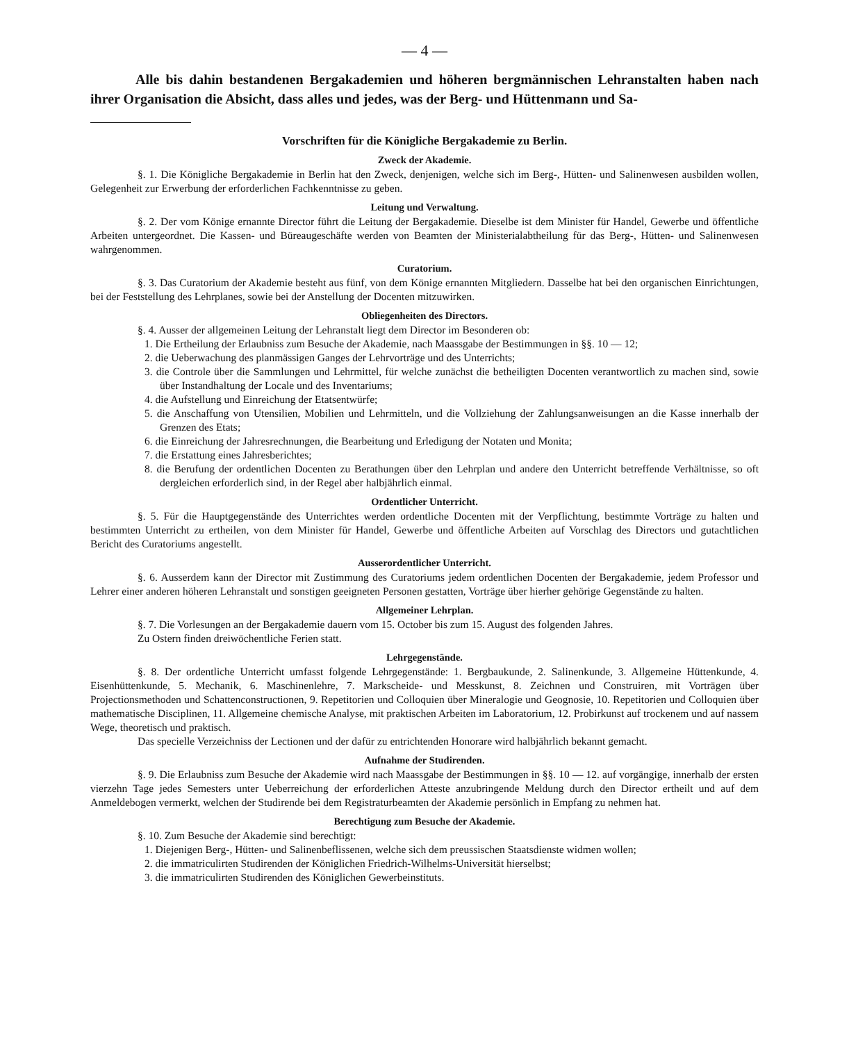— 4 —
Alle bis dahin bestandenen Bergakademien und höheren bergmännischen Lehranstalten haben nach ihrer Organisation die Absicht, dass alles und jedes, was der Berg- und Hüttenmann und Sa-
Vorschriften für die Königliche Bergakademie zu Berlin.
Zweck der Akademie.
§. 1. Die Königliche Bergakademie in Berlin hat den Zweck, denjenigen, welche sich im Berg-, Hütten- und Salinenwesen ausbilden wollen, Gelegenheit zur Erwerbung der erforderlichen Fachkenntnisse zu geben.
Leitung und Verwaltung.
§. 2. Der vom Könige ernannte Director führt die Leitung der Bergakademie. Dieselbe ist dem Minister für Handel, Gewerbe und öffentliche Arbeiten untergeordnet. Die Kassen- und Büreaugeschäfte werden von Beamten der Ministerialabtheilung für das Berg-, Hütten- und Salinenwesen wahrgenommen.
Curatorium.
§. 3. Das Curatorium der Akademie besteht aus fünf, von dem Könige ernannten Mitgliedern. Dasselbe hat bei den organischen Einrichtungen, bei der Feststellung des Lehrplanes, sowie bei der Anstellung der Docenten mitzuwirken.
Obliegenheiten des Directors.
§. 4. Ausser der allgemeinen Leitung der Lehranstalt liegt dem Director im Besonderen ob:
1. Die Ertheilung der Erlaubniss zum Besuche der Akademie, nach Maassgabe der Bestimmungen in §§. 10 — 12;
2. die Ueberwachung des planmässigen Ganges der Lehrvorträge und des Unterrichts;
3. die Controle über die Sammlungen und Lehrmittel, für welche zunächst die betheiligten Docenten verantwortlich zu machen sind, sowie über Instandhaltung der Locale und des Inventariums;
4. die Aufstellung und Einreichung der Etatsentwürfe;
5. die Anschaffung von Utensilien, Mobilien und Lehrmitteln, und die Vollziehung der Zahlungsanweisungen an die Kasse innerhalb der Grenzen des Etats;
6. die Einreichung der Jahresrechnungen, die Bearbeitung und Erledigung der Notaten und Monita;
7. die Erstattung eines Jahresberichtes;
8. die Berufung der ordentlichen Docenten zu Berathungen über den Lehrplan und andere den Unterricht betreffende Verhältnisse, so oft dergleichen erforderlich sind, in der Regel aber halbjährlich einmal.
Ordentlicher Unterricht.
§. 5. Für die Hauptgegenstände des Unterrichtes werden ordentliche Docenten mit der Verpflichtung, bestimmte Vorträge zu halten und bestimmten Unterricht zu ertheilen, von dem Minister für Handel, Gewerbe und öffentliche Arbeiten auf Vorschlag des Directors und gutachtlichen Bericht des Curatoriums angestellt.
Ausserordentlicher Unterricht.
§. 6. Ausserdem kann der Director mit Zustimmung des Curatoriums jedem ordentlichen Docenten der Bergakademie, jedem Professor und Lehrer einer anderen höheren Lehranstalt und sonstigen geeigneten Personen gestatten, Vorträge über hierher gehörige Gegenstände zu halten.
Allgemeiner Lehrplan.
§. 7. Die Vorlesungen an der Bergakademie dauern vom 15. October bis zum 15. August des folgenden Jahres.
Zu Ostern finden dreiwöchentliche Ferien statt.
Lehrgegenstände.
§. 8. Der ordentliche Unterricht umfasst folgende Lehrgegenstände: 1. Bergbaukunde, 2. Salinenkunde, 3. Allgemeine Hüttenkunde, 4. Eisenhüttenkunde, 5. Mechanik, 6. Maschinenlehre, 7. Markscheide- und Messkunst, 8. Zeichnen und Construiren, mit Vorträgen über Projectionsmethoden und Schattenconstructionen, 9. Repetitorien und Colloquien über Mineralogie und Geognosie, 10. Repetitorien und Colloquien über mathematische Disciplinen, 11. Allgemeine chemische Analyse, mit praktischen Arbeiten im Laboratorium, 12. Probirkunst auf trockenem und auf nassem Wege, theoretisch und praktisch.
Das specielle Verzeichniss der Lectionen und der dafür zu entrichtenden Honorare wird halbjährlich bekannt gemacht.
Aufnahme der Studirenden.
§. 9. Die Erlaubniss zum Besuche der Akademie wird nach Maassgabe der Bestimmungen in §§. 10 — 12. auf vorgängige, innerhalb der ersten vierzehn Tage jedes Semesters unter Ueberreichung der erforderlichen Atteste anzubringende Meldung durch den Director ertheilt und auf dem Anmeldebogen vermerkt, welchen der Studirende bei dem Registraturbeamten der Akademie persönlich in Empfang zu nehmen hat.
Berechtigung zum Besuche der Akademie.
§. 10. Zum Besuche der Akademie sind berechtigt:
1. Diejenigen Berg-, Hütten- und Salinenbeflissenen, welche sich dem preussischen Staatsdienste widmen wollen;
2. die immatriculirten Studirenden der Königlichen Friedrich-Wilhelms-Universität hierselbst;
3. die immatriculirten Studirenden des Königlichen Gewerbeinstituts.